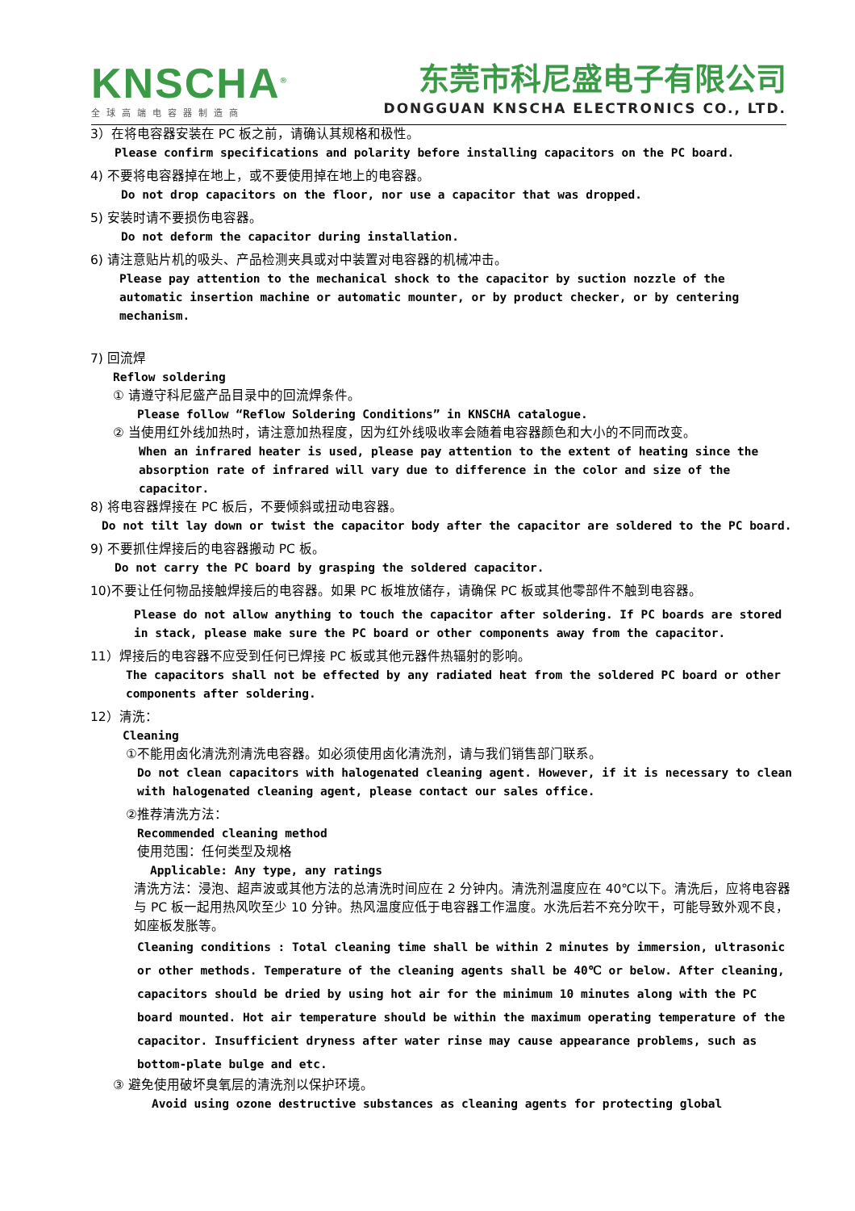KNSCHA<sup>®</sup>
东莞市科尼盛电子有限公司
DONGGUAN KNSCHA ELECTRONICS CO., LTD.
全球高端电容器制造商
3）在将电容器安装在 PC 板之前，请确认其规格和极性。
Please confirm specifications and polarity before installing capacitors on the PC board.
4) 不要将电容器掉在地上，或不要使用掉在地上的电容器。
Do not drop capacitors on the floor, nor use a capacitor that was dropped.
5) 安装时请不要损伤电容器。
Do not deform the capacitor during installation.
6) 请注意贴片机的吸头、产品检测夹具或对中装置对电容器的机械冲击。
Please pay attention to the mechanical shock to the capacitor by suction nozzle of the automatic insertion machine or automatic mounter, or by product checker, or by centering mechanism.
7) 回流焊
Reflow soldering
① 请遵守科尼盛产品目录中的回流焊条件。
Please follow “Reflow Soldering Conditions” in KNSCHA catalogue.
② 当使用红外线加热时，请注意加热程度，因为红外线吸收率会随着电容器颜色和大小的不同而改变。
When an infrared heater is used, please pay attention to the extent of heating since the absorption rate of infrared will vary due to difference in the color and size of the capacitor.
8) 将电容器焊接在 PC 板后，不要倾斜或扭动电容器。
Do not tilt lay down or twist the capacitor body after the capacitor are soldered to the PC board.
9) 不要抓住焊接后的电容器搬动 PC 板。
Do not carry the PC board by grasping the soldered capacitor.
10)不要让任何物品接触焊接后的电容器。如果 PC 板堆放储存，请确保 PC 板或其他零部件不触到电容器。
Please do not allow anything to touch the capacitor after soldering. If PC boards are stored in stack, please make sure the PC board or other components away from the capacitor.
11）焊接后的电容器不应受到任何已焊接 PC 板或其他元器件热辐射的影响。
The capacitors shall not be effected by any radiated heat from the soldered PC board or other components after soldering.
12）清洗：
Cleaning
①不能用卤化清洗剂清洗电容器。如必须使用卤化清洗剂，请与我们销售部门联系。
Do not clean capacitors with halogenated cleaning agent. However, if it is necessary to clean with halogenated cleaning agent, please contact our sales office.
②推荐清洗方法：
Recommended cleaning method
使用范围：任何类型及规格
Applicable: Any type, any ratings
清洗方法：浸泡、超声波或其他方法的总清洗时间应在 2 分钟内。清洗剂温度应在 40℃以下。清洗后，应将电容器与 PC 板一起用热风吹至少 10 分钟。热风温度应低于电容器工作温度。水洗后若不充分吹干，可能导致外观不良，如座板发胀等。
Cleaning conditions : Total cleaning time shall be within 2 minutes by immersion, ultrasonic or other methods. Temperature of the cleaning agents shall be 40℃ or below. After cleaning, capacitors should be dried by using hot air for the minimum 10 minutes along with the PC board mounted. Hot air temperature should be within the maximum operating temperature of the capacitor. Insufficient dryness after water rinse may cause appearance problems, such as bottom-plate bulge and etc.
③ 避免使用破坏臭氧层的清洗剂以保护环境。
Avoid using ozone destructive substances as cleaning agents for protecting global